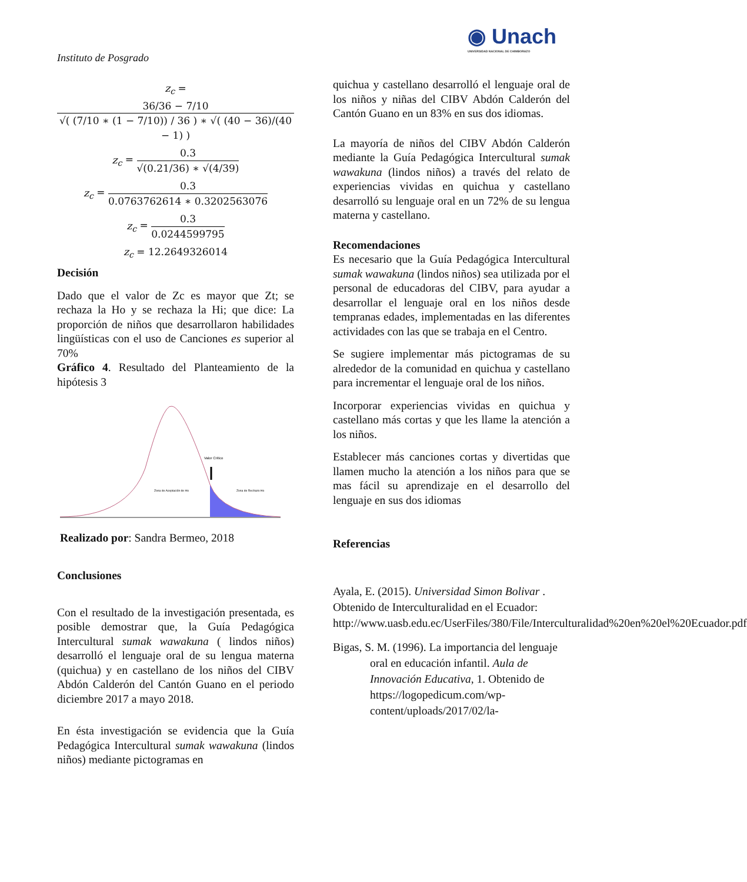Instituto de Posgrado
◉ Unach
UNIVERSIDAD NACIONAL DE CHIMBORAZO
z<sub>c</sub> = 36/36 − 7/10 √( (7/10 ∗ (1 − 7/10)) / 36 ) ∗ √( (40 − 36)/(40 − 1) )
z<sub>c</sub> = 0.3 √(0.21/36) ∗ √(4/39)
z<sub>c</sub> = 0.3 0.0763762614 ∗ 0.3202563076
z<sub>c</sub> = 0.3 0.0244599795
z<sub>c</sub> = 12.2649326014
Decisión
Dado que el valor de Zc es mayor que Zt; se rechaza la Ho y se rechaza la Hi; que dice: La proporción de niños que desarrollaron habilidades lingüísticas con el uso de Canciones es superior al 70%
Gráfico 4. Resultado del Planteamiento de la hipótesis 3
Valor Critico
Zona de Aceptación de Ho
Zona de Rechazo Ho
Realizado por: Sandra Bermeo, 2018
Conclusiones
Con el resultado de la investigación presentada, es posible demostrar que, la Guía Pedagógica Intercultural sumak wawakuna ( lindos niños) desarrolló el lenguaje oral de su lengua materna (quichua) y en castellano de los niños del CIBV Abdón Calderón del Cantón Guano en el periodo diciembre 2017 a mayo 2018.
En ésta investigación se evidencia que la Guía Pedagógica Intercultural sumak wawakuna (lindos niños) mediante pictogramas en
quichua y castellano desarrolló el lenguaje oral de los niños y niñas del CIBV Abdón Calderón del Cantón Guano en un 83% en sus dos idiomas.
La mayoría de niños del CIBV Abdón Calderón mediante la Guía Pedagógica Intercultural sumak wawakuna (lindos niños) a través del relato de experiencias vividas en quichua y castellano desarrolló su lenguaje oral en un 72% de su lengua materna y castellano.
Recomendaciones
Es necesario que la Guía Pedagógica Intercultural sumak wawakuna (lindos niños) sea utilizada por el personal de educadoras del CIBV, para ayudar a desarrollar el lenguaje oral en los niños desde tempranas edades, implementadas en las diferentes actividades con las que se trabaja en el Centro.
Se sugiere implementar más pictogramas de su alrededor de la comunidad en quichua y castellano para incrementar el lenguaje oral de los niños.
Incorporar experiencias vividas en quichua y castellano más cortas y que les llame la atención a los niños.
Establecer más canciones cortas y divertidas que llamen mucho la atención a los niños para que se mas fácil su aprendizaje en el desarrollo del lenguaje en sus dos idiomas
Referencias
Ayala, E. (2015). Universidad Simon Bolivar . Obtenido de Interculturalidad en el Ecuador: http://www.uasb.edu.ec/UserFiles/380/File/Interculturalidad%20en%20el%20Ecuador.pdf
Bigas, S. M. (1996). La importancia del lenguaje oral en educación infantil. Aula de Innovación Educativa, 1. Obtenido de https://logopedicum.com/wp-content/uploads/2017/02/la-